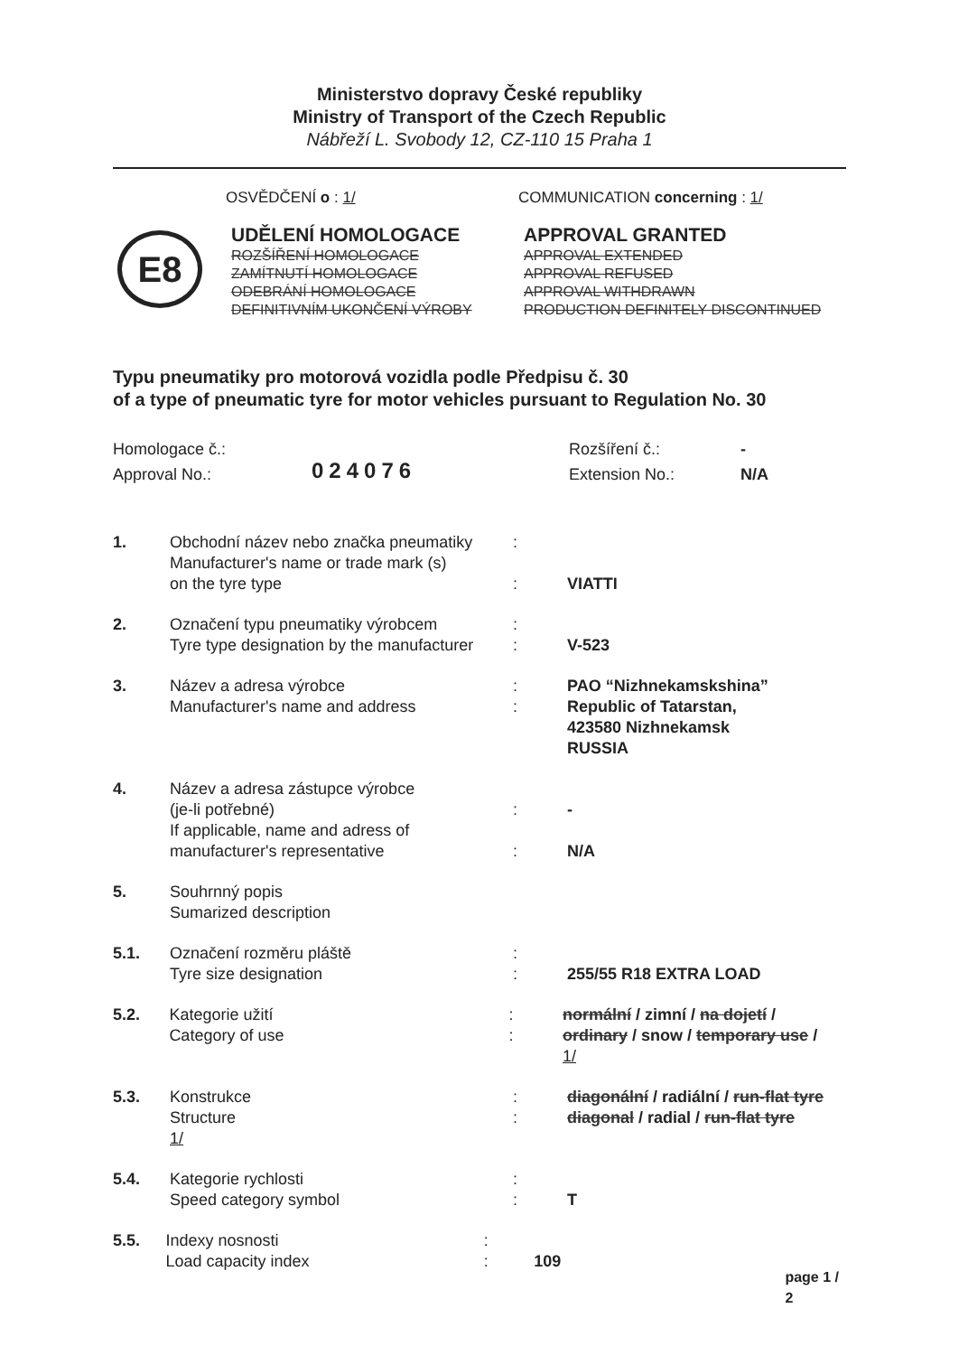Ministerstvo dopravy České republiky
Ministry of Transport of the Czech Republic
Nábřeží L. Svobody 12, CZ-110 15 Praha 1
OSVĚDČENÍ o : 1/ COMMUNICATION concerning : 1/
E8
UDĚLENÍ HOMOLOGACE
ROZŠÍŘENÍ HOMOLOGACE
ZAMÍTNUTÍ HOMOLOGACE
ODEBRÁNÍ HOMOLOGACE
DEFINITIVNÍM UKONČENÍ VÝROBY
APPROVAL GRANTED
APPROVAL EXTENDED
APPROVAL REFUSED
APPROVAL WITHDRAWN
PRODUCTION DEFINITELY DISCONTINUED
Typu pneumatiky pro motorová vozidla podle Předpisu č. 30
of a type of pneumatic tyre for motor vehicles pursuant to Regulation No. 30
Homologace č.:
Approval No.:
024076
Rozšíření č.:
Extension No.:
-
N/A
1. Obchodní název nebo značka pneumatiky
Manufacturer's name or trade mark (s)
on the tyre type
:
:
VIATTI
2. Označení typu pneumatiky výrobcem
Tyre type designation by the manufacturer
:
:
V-523
3. Název a adresa výrobce
Manufacturer's name and address
:
:
PAO “Nizhnekamskshina”
Republic of Tatarstan,
423580 Nizhnekamsk
RUSSIA
4. Název a adresa zástupce výrobce
(je-li potřebné)
If applicable, name and adress of
manufacturer's representative
:
:
-
N/A
5. Souhrnný popis
Sumarized description
5.1. Označení rozměru pláště
Tyre size designation
:
:
255/55 R18 EXTRA LOAD
5.2. Kategorie užití
Category of use
:
:
normální / zimní / na dojetí /
ordinary / snow / temporary use / 1/
5.3. Konstrukce
Structure
1/
:
:
diagonální / radiální / run-flat tyre
diagonal / radial / run-flat tyre
5.4. Kategorie rychlosti
Speed category symbol
:
:
T
5.5. Indexy nosnosti
Load capacity index
:
:
109
page 1 / 2